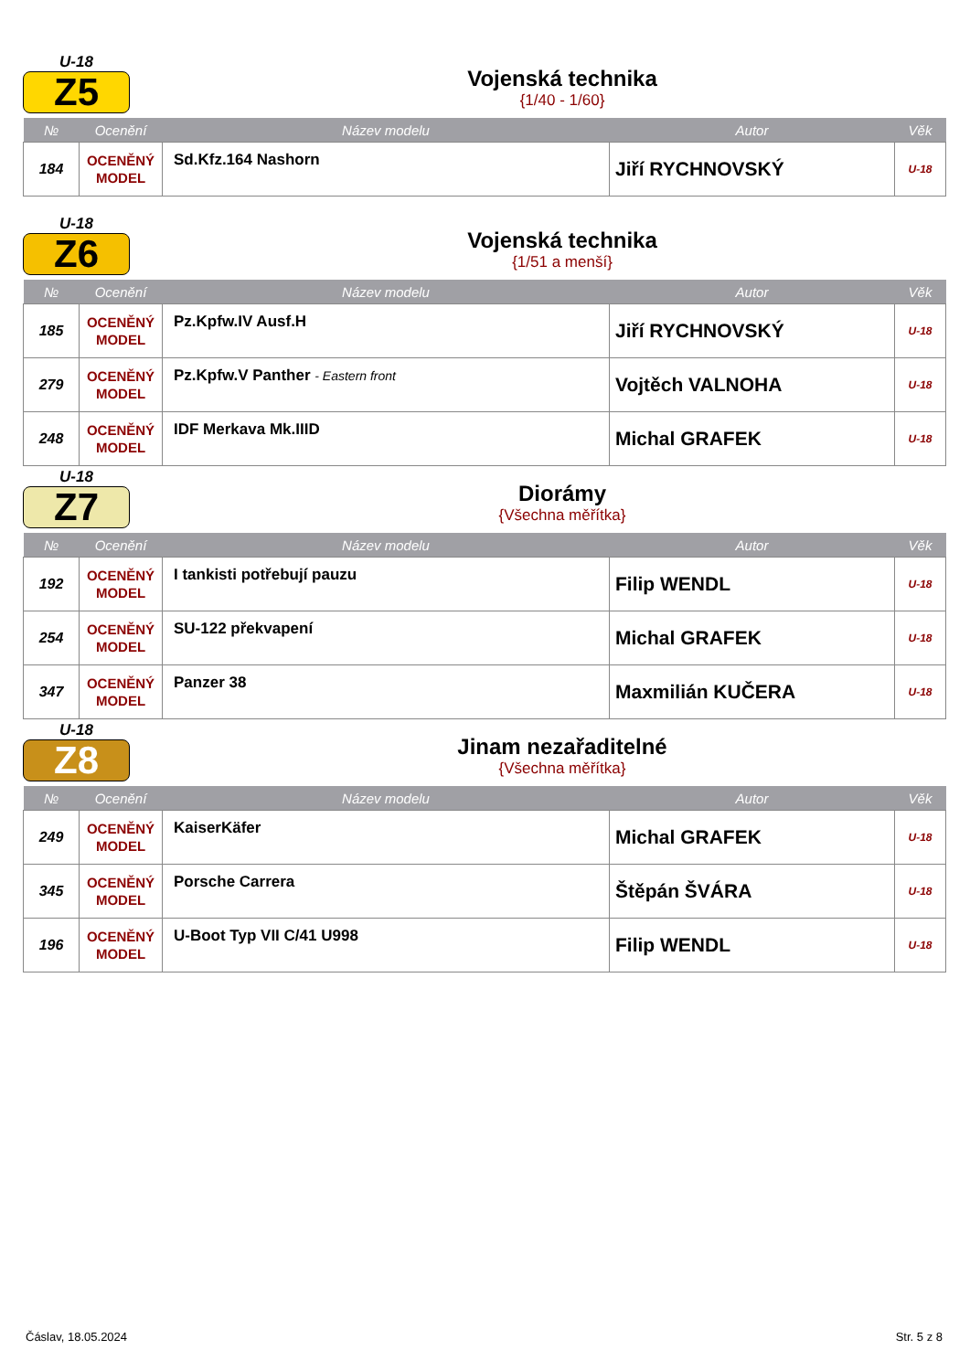U-18
Z5
Vojenská technika
{1/40 - 1/60}
| № | Ocenění | Název modelu | Autor | Věk |
| --- | --- | --- | --- | --- |
| 184 | OCENĚNÝ MODEL | Sd.Kfz.164 Nashorn | Jiří RYCHNOVSKÝ | U-18 |
U-18
Z6
Vojenská technika
{1/51 a menší}
| № | Ocenění | Název modelu | Autor | Věk |
| --- | --- | --- | --- | --- |
| 185 | OCENĚNÝ MODEL | Pz.Kpfw.IV Ausf.H | Jiří RYCHNOVSKÝ | U-18 |
| 279 | OCENĚNÝ MODEL | Pz.Kpfw.V Panther - Eastern front | Vojtěch VALNOHA | U-18 |
| 248 | OCENĚNÝ MODEL | IDF Merkava Mk.IIID | Michal GRAFEK | U-18 |
U-18
Z7
Diorámy
{Všechna měřítka}
| № | Ocenění | Název modelu | Autor | Věk |
| --- | --- | --- | --- | --- |
| 192 | OCENĚNÝ MODEL | I tankisti potřebují pauzu | Filip WENDL | U-18 |
| 254 | OCENĚNÝ MODEL | SU-122 překvapení | Michal GRAFEK | U-18 |
| 347 | OCENĚNÝ MODEL | Panzer 38 | Maxmilián KUČERA | U-18 |
U-18
Z8
Jinam nezařaditelné
{Všechna měřítka}
| № | Ocenění | Název modelu | Autor | Věk |
| --- | --- | --- | --- | --- |
| 249 | OCENĚNÝ MODEL | KaiserKäfer | Michal GRAFEK | U-18 |
| 345 | OCENĚNÝ MODEL | Porsche Carrera | Štěpán ŠVÁRA | U-18 |
| 196 | OCENĚNÝ MODEL | U-Boot Typ VII C/41 U998 | Filip WENDL | U-18 |
Čáslav, 18.05.2024 Str. 5 z 8